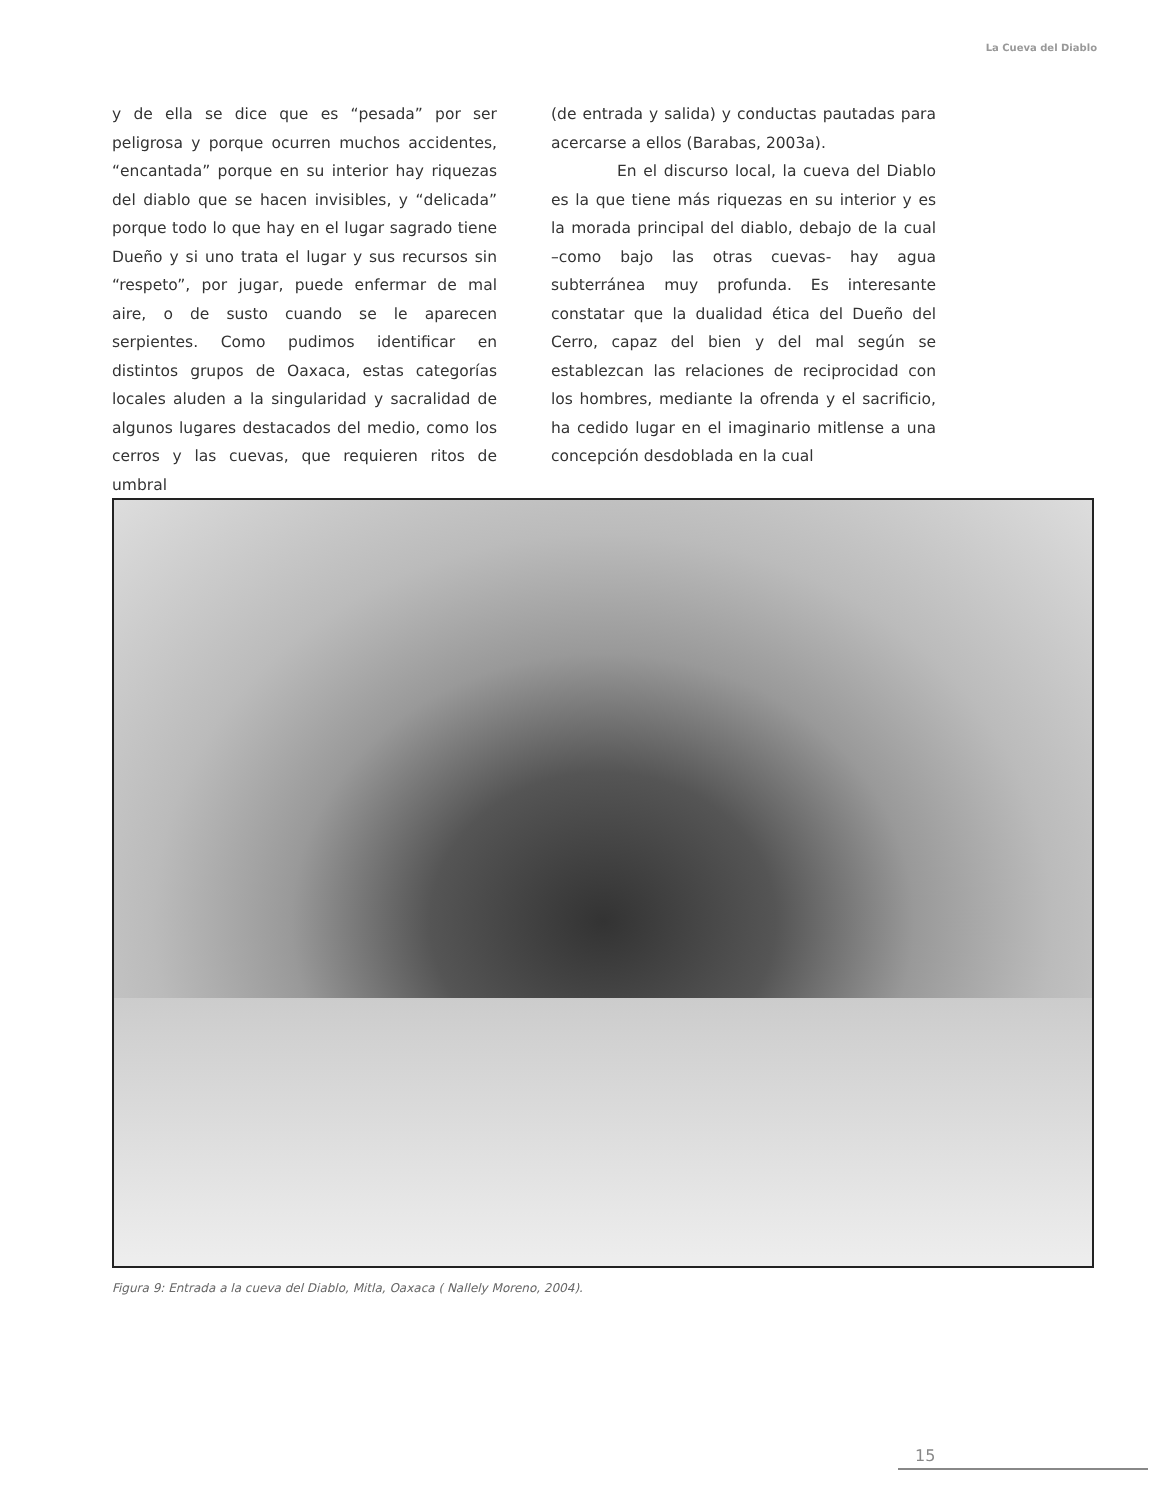La Cueva del Diablo
y de ella se dice que es “pesada” por ser peligrosa y porque ocurren muchos accidentes, “encantada” porque en su interior hay riquezas del diablo que se hacen invisibles, y “delicada” porque todo lo que hay en el lugar sagrado tiene Dueño y si uno trata el lugar y sus recursos sin “respeto”, por jugar, puede enfermar de mal aire, o de susto cuando se le aparecen serpientes. Como pudimos identificar en distintos grupos de Oaxaca, estas categorías locales aluden a la singularidad y sacralidad de algunos lugares destacados del medio, como los cerros y las cuevas, que requieren ritos de umbral
(de entrada y salida) y conductas pautadas para acercarse a ellos (Barabas, 2003a).
En el discurso local, la cueva del Diablo es la que tiene más riquezas en su interior y es la morada principal del diablo, debajo de la cual –como bajo las otras cuevas- hay agua subterránea muy profunda. Es interesante constatar que la dualidad ética del Dueño del Cerro, capaz del bien y del mal según se establezcan las relaciones de reciprocidad con los hombres, mediante la ofrenda y el sacrificio, ha cedido lugar en el imaginario mitlense a una concepción desdoblada en la cual
Figura 9: Entrada a la cueva del Diablo, Mitla, Oaxaca ( Nallely Moreno, 2004).
15